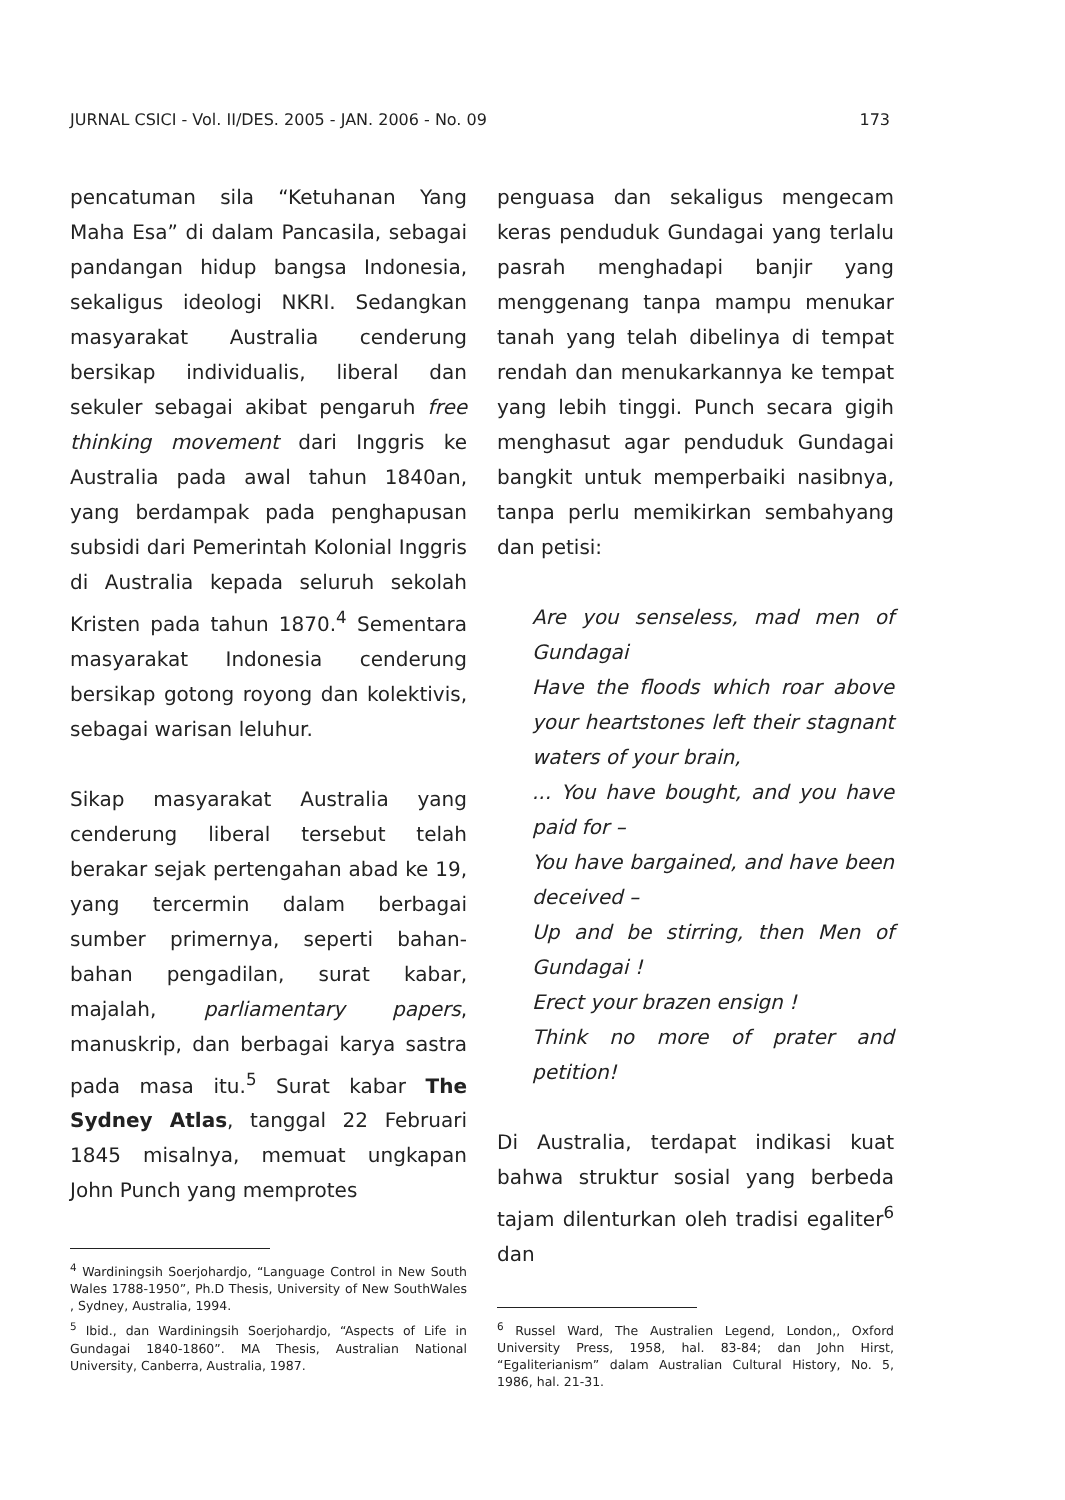JURNAL CSICI - Vol. II/DES. 2005 - JAN. 2006 - No. 09 173
pencatuman sila “Ketuhanan Yang Maha Esa” di dalam Pancasila, sebagai pandangan hidup bangsa Indonesia, sekaligus ideologi NKRI. Sedangkan masyarakat Australia cenderung bersikap individualis, liberal dan sekuler sebagai akibat pengaruh free thinking movement dari Inggris ke Australia pada awal tahun 1840an, yang berdampak pada penghapusan subsidi dari Pemerintah Kolonial Inggris di Australia kepada seluruh sekolah Kristen pada tahun 1870.<sup>4</sup> Sementara masyarakat Indonesia cenderung bersikap gotong royong dan kolektivis, sebagai warisan leluhur.
Sikap masyarakat Australia yang cenderung liberal tersebut telah berakar sejak pertengahan abad ke 19, yang tercermin dalam berbagai sumber primernya, seperti bahan-bahan pengadilan, surat kabar, majalah, parliamentary papers, manuskrip, dan berbagai karya sastra pada masa itu.<sup>5</sup> Surat kabar The Sydney Atlas, tanggal 22 Februari 1845 misalnya, memuat ungkapan John Punch yang memprotes
<sup>4</sup> Wardiningsih Soerjohardjo, “Language Control in New South Wales 1788-1950”, Ph.D Thesis, University of New SouthWales , Sydney, Australia, 1994.
<sup>5</sup> Ibid., dan Wardiningsih Soerjohardjo, “Aspects of Life in Gundagai 1840-1860”. MA Thesis, Australian National University, Canberra, Australia, 1987.
penguasa dan sekaligus mengecam keras penduduk Gundagai yang terlalu pasrah menghadapi banjir yang menggenang tanpa mampu menukar tanah yang telah dibelinya di tempat rendah dan menukarkannya ke tempat yang lebih tinggi. Punch secara gigih menghasut agar penduduk Gundagai bangkit untuk memperbaiki nasibnya, tanpa perlu memikirkan sembahyang dan petisi:
Are you senseless, mad men of Gundagai
Have the floods which roar above your heartstones left their stagnant waters of your brain,
... You have bought, and you have paid for –
You have bargained, and have been deceived –
Up and be stirring, then Men of Gundagai !
Erect your brazen ensign !
Think no more of prater and petition!
Di Australia, terdapat indikasi kuat bahwa struktur sosial yang berbeda tajam dilenturkan oleh tradisi egaliter<sup>6</sup> dan
<sup>6</sup> Russel Ward, The Australien Legend, London,, Oxford University Press, 1958, hal. 83-84; dan John Hirst, “Egaliterianism” dalam Australian Cultural History, No. 5, 1986, hal. 21-31.